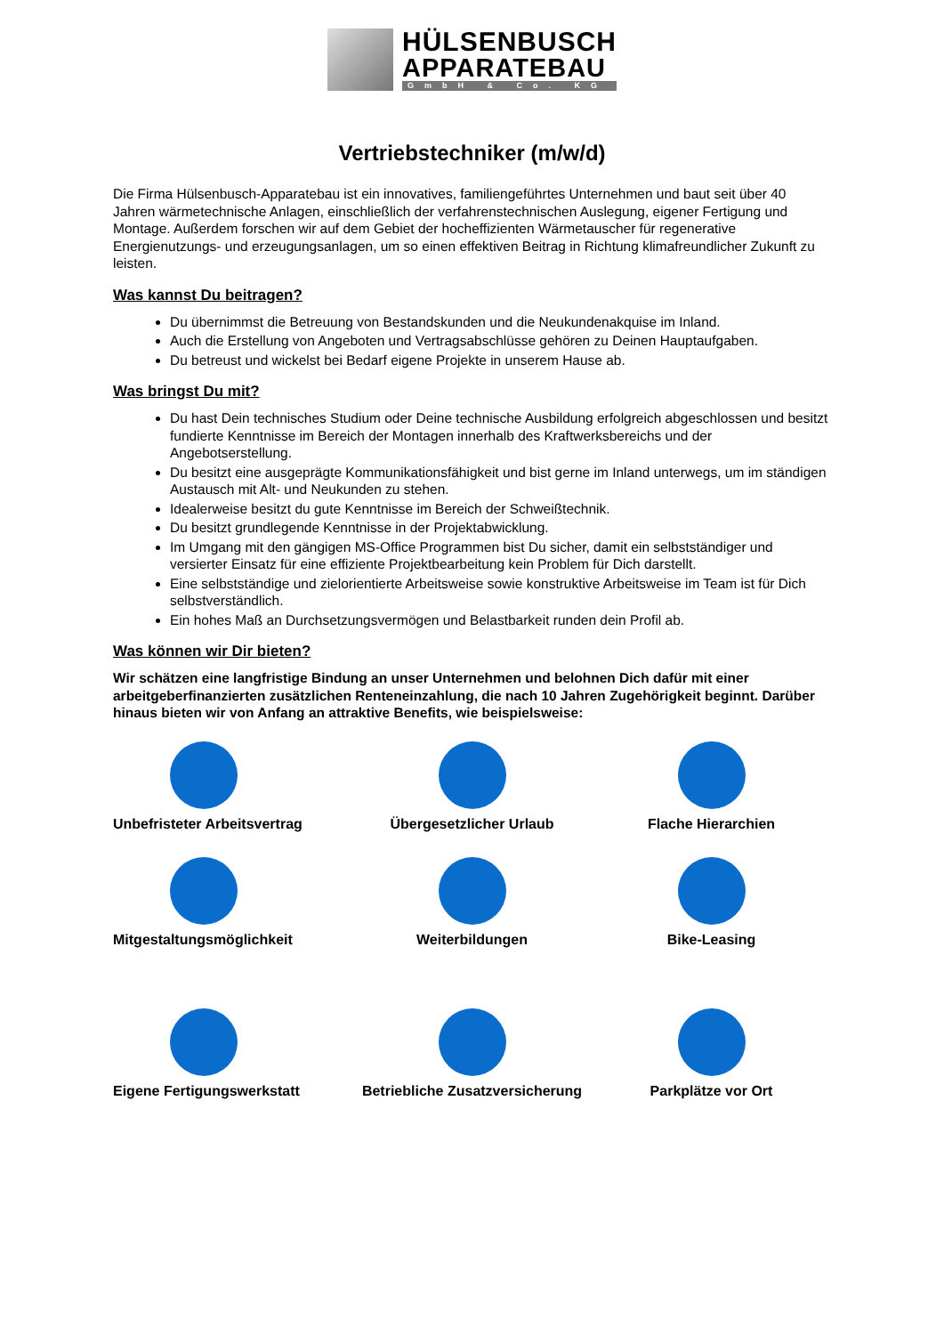HÜLSENBUSCH
APPARATEBAU
GmbH & Co. KG
Vertriebstechniker (m/w/d)
Die Firma Hülsenbusch-Apparatebau ist ein innovatives, familiengeführtes Unternehmen und baut seit über 40 Jahren wärmetechnische Anlagen, einschließlich der verfahrenstechnischen Auslegung, eigener Fertigung und Montage. Außerdem forschen wir auf dem Gebiet der hocheffizienten Wärmetauscher für regenerative Energienutzungs- und erzeugungsanlagen, um so einen effektiven Beitrag in Richtung klimafreundlicher Zukunft zu leisten.
Was kannst Du beitragen?
Du übernimmst die Betreuung von Bestandskunden und die Neukundenakquise im Inland.
Auch die Erstellung von Angeboten und Vertragsabschlüsse gehören zu Deinen Hauptaufgaben.
Du betreust und wickelst bei Bedarf eigene Projekte in unserem Hause ab.
Was bringst Du mit?
Du hast Dein technisches Studium oder Deine technische Ausbildung erfolgreich abgeschlossen und besitzt fundierte Kenntnisse im Bereich der Montagen innerhalb des Kraftwerksbereichs und der Angebotserstellung.
Du besitzt eine ausgeprägte Kommunikationsfähigkeit und bist gerne im Inland unterwegs, um im ständigen Austausch mit Alt- und Neukunden zu stehen.
Idealerweise besitzt du gute Kenntnisse im Bereich der Schweißtechnik.
Du besitzt grundlegende Kenntnisse in der Projektabwicklung.
Im Umgang mit den gängigen MS-Office Programmen bist Du sicher, damit ein selbstständiger und versierter Einsatz für eine effiziente Projektbearbeitung kein Problem für Dich darstellt.
Eine selbstständige und zielorientierte Arbeitsweise sowie konstruktive Arbeitsweise im Team ist für Dich selbstverständlich.
Ein hohes Maß an Durchsetzungsvermögen und Belastbarkeit runden dein Profil ab.
Was können wir Dir bieten?
Wir schätzen eine langfristige Bindung an unser Unternehmen und belohnen Dich dafür mit einer arbeitgeberfinanzierten zusätzlichen Renteneinzahlung, die nach 10 Jahren Zugehörigkeit beginnt. Darüber hinaus bieten wir von Anfang an attraktive Benefits, wie beispielsweise:
Unbefristeter Arbeitsvertrag
Übergesetzlicher Urlaub
Flache Hierarchien
Mitgestaltungsmöglichkeit
Weiterbildungen
Bike-Leasing
Eigene Fertigungswerkstatt
Betriebliche Zusatzversicherung
Parkplätze vor Ort